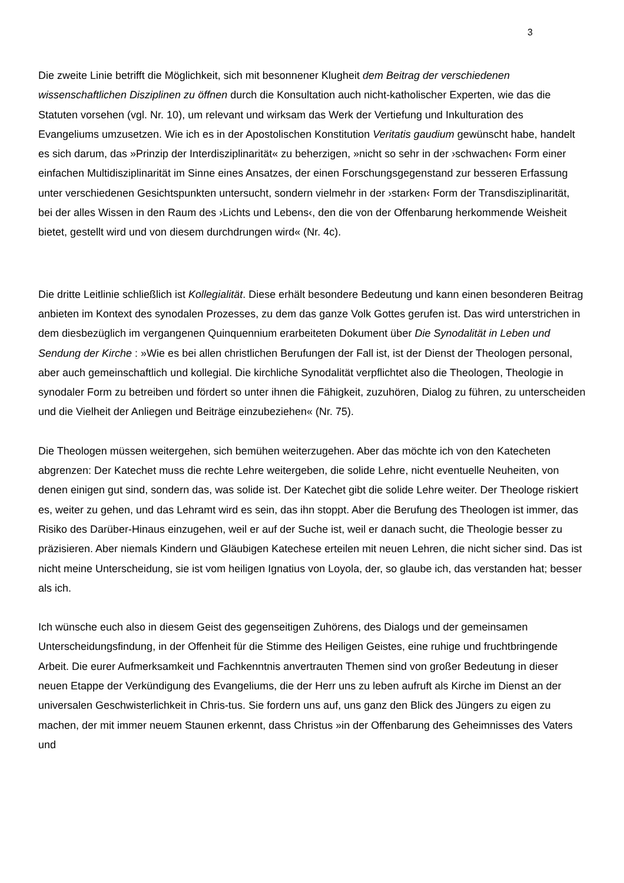3
Die zweite Linie betrifft die Möglichkeit, sich mit besonnener Klugheit dem Beitrag der verschiedenen wissenschaftlichen Disziplinen zu öffnen durch die Konsultation auch nicht-katholischer Experten, wie das die Statuten vorsehen (vgl. Nr. 10), um relevant und wirksam das Werk der Vertiefung und Inkulturation des Evangeliums umzusetzen. Wie ich es in der Apostolischen Konstitution Veritatis gaudium gewünscht habe, handelt es sich darum, das »Prinzip der Interdisziplinarität« zu beherzigen, »nicht so sehr in der ›schwachen‹ Form einer einfachen Multidisziplinarität im Sinne eines Ansatzes, der einen Forschungsgegenstand zur besseren Erfassung unter verschiedenen Gesichtspunkten untersucht, sondern vielmehr in der ›starken‹ Form der Transdisziplinarität, bei der alles Wissen in den Raum des ›Lichts und Lebens‹, den die von der Offenbarung herkommende Weisheit bietet, gestellt wird und von diesem durchdrungen wird« (Nr. 4c).
Die dritte Leitlinie schließlich ist Kollegialität. Diese erhält besondere Bedeutung und kann einen besonderen Beitrag anbieten im Kontext des synodalen Prozesses, zu dem das ganze Volk Gottes gerufen ist. Das wird unterstrichen in dem diesbezüglich im vergangenen Quinquennium erarbeiteten Dokument über Die Synodalität in Leben und Sendung der Kirche : »Wie es bei allen christlichen Berufungen der Fall ist, ist der Dienst der Theologen personal, aber auch gemeinschaftlich und kollegial. Die kirchliche Synodalität verpflichtet also die Theologen, Theologie in synodaler Form zu betreiben und fördert so unter ihnen die Fähigkeit, zuzuhören, Dialog zu führen, zu unterscheiden und die Vielheit der Anliegen und Beiträge einzubeziehen« (Nr. 75).
Die Theologen müssen weitergehen, sich bemühen weiterzugehen. Aber das möchte ich von den Katecheten abgrenzen: Der Katechet muss die rechte Lehre weitergeben, die solide Lehre, nicht eventuelle Neuheiten, von denen einigen gut sind, sondern das, was solide ist. Der Katechet gibt die solide Lehre weiter. Der Theologe riskiert es, weiter zu gehen, und das Lehramt wird es sein, das ihn stoppt. Aber die Berufung des Theologen ist immer, das Risiko des Darüber-Hinaus einzugehen, weil er auf der Suche ist, weil er danach sucht, die Theologie besser zu präzisieren. Aber niemals Kindern und Gläubigen Katechese erteilen mit neuen Lehren, die nicht sicher sind. Das ist nicht meine Unterscheidung, sie ist vom heiligen Ignatius von Loyola, der, so glaube ich, das verstanden hat; besser als ich.
Ich wünsche euch also in diesem Geist des gegenseitigen Zuhörens, des Dialogs und der gemeinsamen Unterscheidungsfindung, in der Offenheit für die Stimme des Heiligen Geistes, eine ruhige und fruchtbringende Arbeit. Die eurer Aufmerksamkeit und Fachkenntnis anvertrauten Themen sind von großer Bedeutung in dieser neuen Etappe der Verkündigung des Evangeliums, die der Herr uns zu leben aufruft als Kirche im Dienst an der universalen Geschwisterlichkeit in Chris-tus. Sie fordern uns auf, uns ganz den Blick des Jüngers zu eigen zu machen, der mit immer neuem Staunen erkennt, dass Christus »in der Offenbarung des Geheimnisses des Vaters und